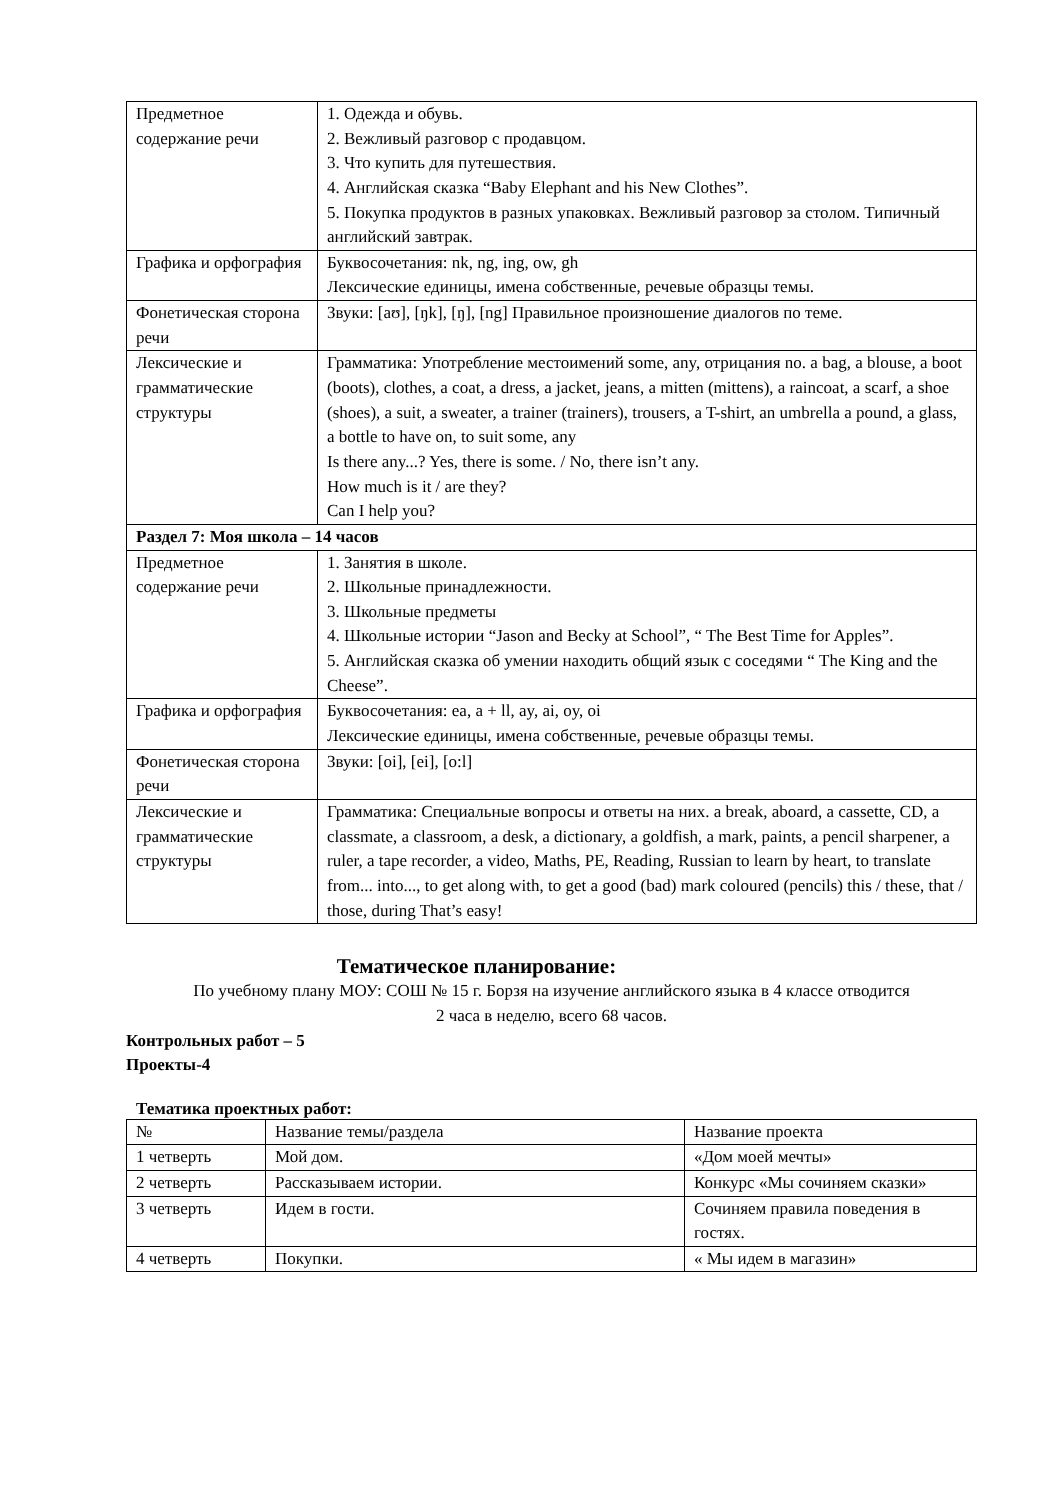| Предметное содержание речи | 1. Одежда и обувь. 2. Вежливый разговор с продавцом. 3. Что купить для путешествия. 4. Английская сказка “Baby Elephant and his New Clothes”. 5. Покупка продуктов в разных упаковках. Вежливый разговор за столом. Типичный английский завтрак. |
| Графика и орфография | Буквосочетания: nk, ng, ing, ow, gh Лексические единицы, имена собственные, речевые образцы темы. |
| Фонетическая сторона речи | Звуки: [aʊ], [ŋk], [ŋ], [ng] Правильное произношение диалогов по теме. |
| Лексические и грамматические структуры | Грамматика: Употребление местоимений some, any, отрицания no. a bag, a blouse, a boot (boots), clothes, a coat, a dress, a jacket, jeans, a mitten (mittens), a raincoat, a scarf, a shoe (shoes), a suit, a sweater, a trainer (trainers), trousers, a T-shirt, an umbrella a pound, a glass, a bottle to have on, to suit some, any Is there any...? Yes, there is some. / No, there isn’t any. How much is it / are they? Can I help you? |
| Раздел 7: Моя школа – 14 часов | |
| Предметное содержание речи | 1. Занятия в школе. 2. Школьные принадлежности. 3. Школьные предметы 4. Школьные истории “Jason and Becky at School”, “ The Best Time for Apples”. 5. Английская сказка об умении находить общий язык с соседями “ The King and the Cheese”. |
| Графика и орфография | Буквосочетания: ea, a + ll, ay, ai, oy, oi Лексические единицы, имена собственные, речевые образцы темы. |
| Фонетическая сторона речи | Звуки: [oi], [ei], [o:l] |
| Лексические и грамматические структуры | Грамматика: Специальные вопросы и ответы на них. a break, aboard, a cassette, CD, a classmate, a classroom, a desk, a dictionary, a goldfish, a mark, paints, a pencil sharpener, a ruler, a tape recorder, a video, Maths, PE, Reading, Russian to learn by heart, to translate from... into..., to get along with, to get a good (bad) mark coloured (pencils) this / these, that / those, during That’s easy! |
Тематическое планирование:
По учебному плану МОУ: СОШ № 15 г. Борзя на изучение английского языка в 4 классе отводится
2 часа в неделю, всего 68 часов.
Контрольных работ – 5
Проекты-4
Тематика проектных работ:
| № | Название темы/раздела | Название проекта |
| 1 четверть | Мой дом. | «Дом моей мечты» |
| 2 четверть | Рассказываем истории. | Конкурс «Мы сочиняем сказки» |
| 3 четверть | Идем в гости. | Сочиняем правила поведения в гостях. |
| 4 четверть | Покупки. | « Мы идем в магазин» |